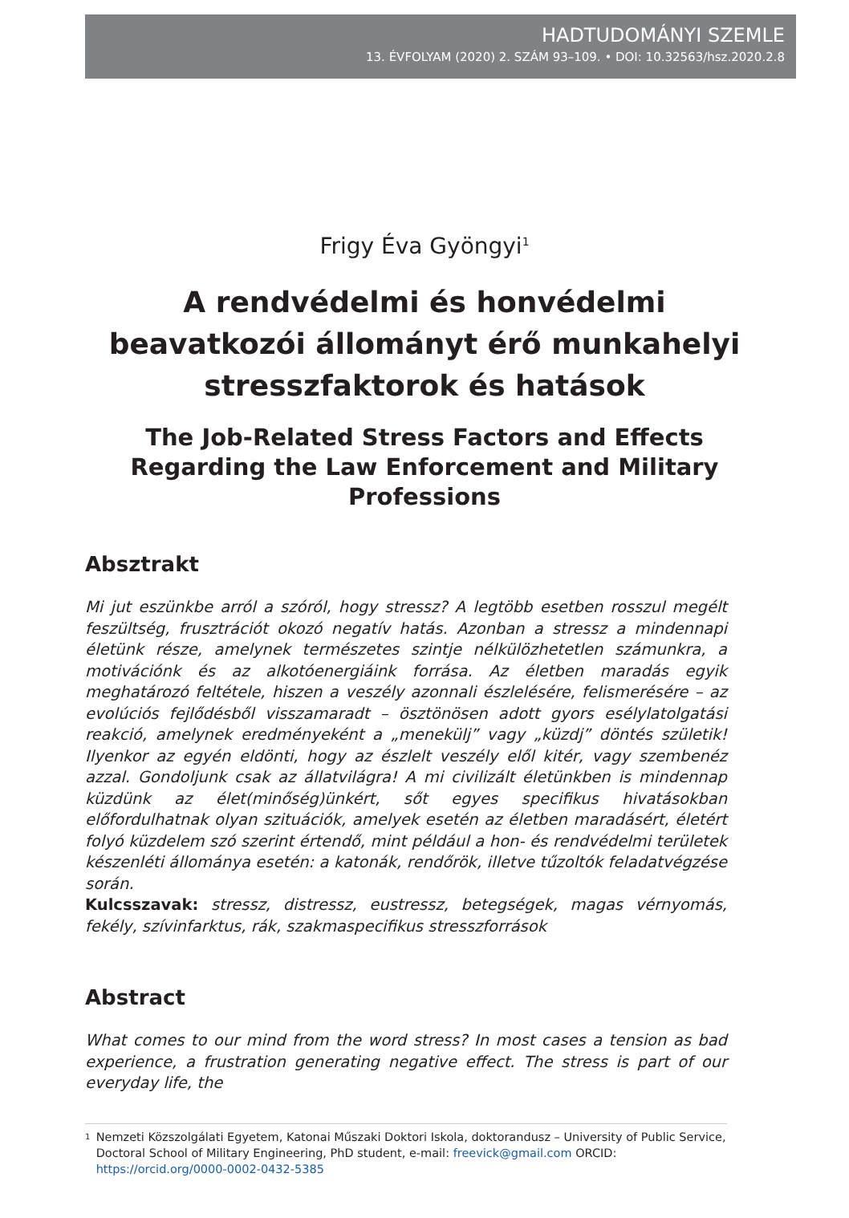HADTUDOMÁNYI SZEMLE
13. ÉVFOLYAM (2020) 2. SZÁM 93–109. • DOI: 10.32563/hsz.2020.2.8
Frigy Éva Gyöngyi<sup>1</sup>
A rendvédelmi és honvédelmi beavatkozói állományt érő munkahelyi stresszfaktorok és hatások
The Job-Related Stress Factors and Effects Regarding the Law Enforcement and Military Professions
Absztrakt
Mi jut eszünkbe arról a szóról, hogy stressz? A legtöbb esetben rosszul megélt feszültség, frusztrációt okozó negatív hatás. Azonban a stressz a mindennapi életünk része, amelynek természetes szintje nélkülözhetetlen számunkra, a motivációnk és az alkotóenergiáink forrása. Az életben maradás egyik meghatározó feltétele, hiszen a veszély azonnali észlelésére, felismerésére – az evolúciós fejlődésből visszamaradt – ösztönösen adott gyors esélylatolgatási reakció, amelynek eredményeként a „menekülj” vagy „küzdj” döntés születik! Ilyenkor az egyén eldönti, hogy az észlelt veszély elől kitér, vagy szembenéz azzal. Gondoljunk csak az állatvilágra! A mi civilizált életünkben is mindennap küzdünk az élet(minőség)ünkért, sőt egyes specifikus hivatásokban előfordulhatnak olyan szituációk, amelyek esetén az életben maradásért, életért folyó küzdelem szó szerint értendő, mint például a hon- és rendvédelmi területek készenléti állománya esetén: a katonák, rendőrök, illetve tűzoltók feladatvégzése során.
Kulcsszavak: stressz, distressz, eustressz, betegségek, magas vérnyomás, fekély, szívinfarktus, rák, szakmaspecifikus stresszforrások
Abstract
What comes to our mind from the word stress? In most cases a tension as bad experience, a frustration generating negative effect. The stress is part of our everyday life, the
1 Nemzeti Közszolgálati Egyetem, Katonai Műszaki Doktori Iskola, doktorandusz – University of Public Service, Doctoral School of Military Engineering, PhD student, e-mail: freevick@gmail.com ORCID: https://orcid.org/0000-0002-0432-5385